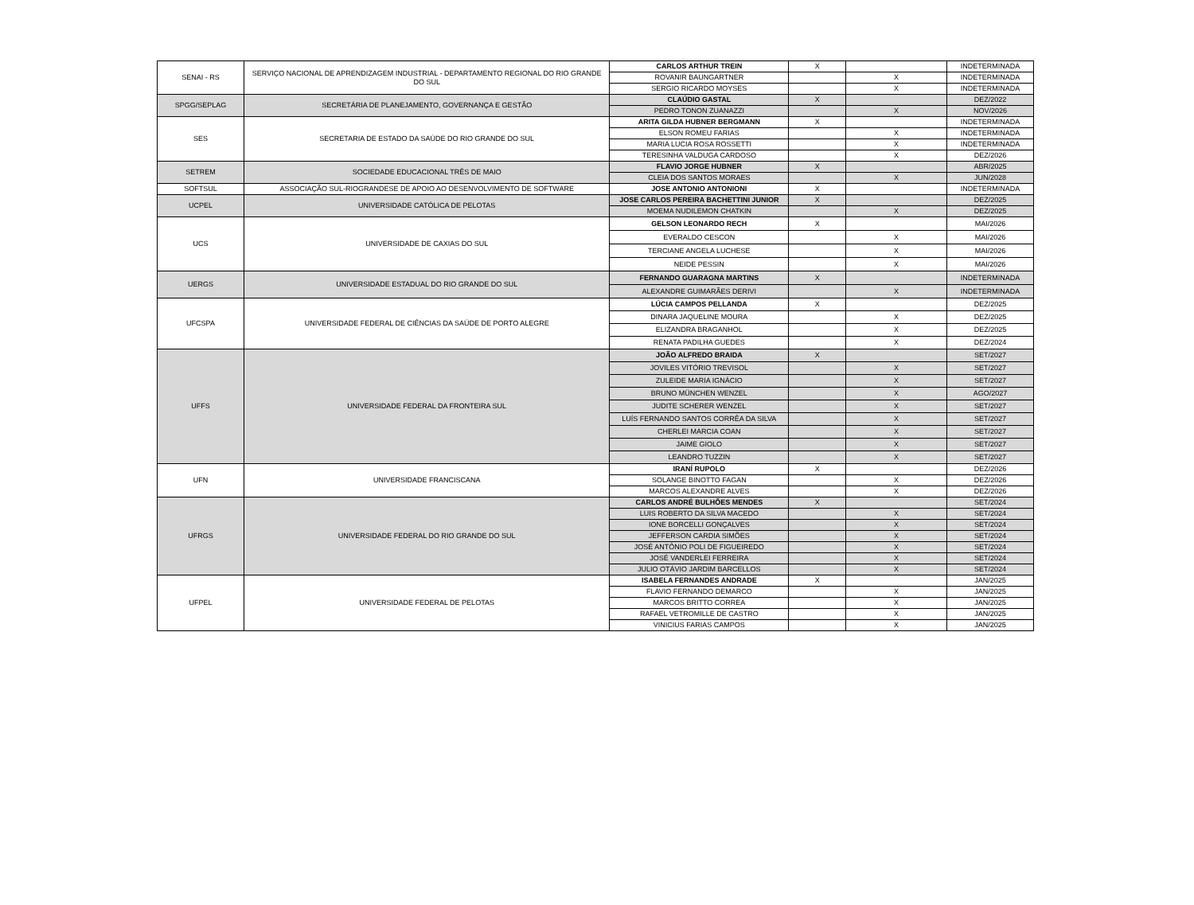| SENAI - RS | SERVIÇO NACIONAL DE APRENDIZAGEM INDUSTRIAL - DEPARTAMENTO REGIONAL DO RIO GRANDE DO SUL | CARLOS ARTHUR TREIN | X | | INDETERMINADA |
| | | ROVANIR BAUNGARTNER | | X | INDETERMINADA |
| | | SERGIO RICARDO MOYSES | | X | INDETERMINADA |
| SPGG/SEPLAG | SECRETÁRIA DE PLANEJAMENTO, GOVERNANÇA E GESTÃO | CLAÚDIO GASTAL | X | | DEZ/2022 |
| | | PEDRO TONON ZUANAZZI | | X | NOV/2026 |
| SES | SECRETARIA DE ESTADO DA SAÚDE DO RIO GRANDE DO SUL | ARITA GILDA HUBNER BERGMANN | X | | INDETERMINADA |
| | | ELSON ROMEU FARIAS | | X | INDETERMINADA |
| | | MARIA LUCIA ROSA ROSSETTI | | X | INDETERMINADA |
| | | TERESINHA VALDUGA CARDOSO | | X | DEZ/2026 |
| SETREM | SOCIEDADE EDUCACIONAL TRÊS DE MAIO | FLAVIO JORGE HUBNER | X | | ABR/2025 |
| | | CLEIA DOS SANTOS MORAES | | X | JUN/2028 |
| SOFTSUL | ASSOCIAÇÃO SUL-RIOGRANDESE DE APOIO AO DESENVOLVIMENTO DE SOFTWARE | JOSE ANTONIO ANTONIONI | X | | INDETERMINADA |
| UCPEL | UNIVERSIDADE CATÓLICA DE PELOTAS | JOSE CARLOS PEREIRA BACHETTINI JUNIOR | X | | DEZ/2025 |
| | | MOEMA NUDILEMON CHATKIN | | X | DEZ/2025 |
| UCS | UNIVERSIDADE DE CAXIAS DO SUL | GELSON LEONARDO RECH | X | | MAI/2026 |
| | | EVERALDO CESCON | | X | MAI/2026 |
| | | TERCIANE ANGELA LUCHESE | | X | MAI/2026 |
| | | NEIDE PESSIN | | X | MAI/2026 |
| UERGS | UNIVERSIDADE ESTADUAL DO RIO GRANDE DO SUL | FERNANDO GUARAGNA MARTINS | X | | INDETERMINADA |
| | | ALEXANDRE GUIMARÃES DERIVI | | X | INDETERMINADA |
| UFCSPA | UNIVERSIDADE FEDERAL DE CIÊNCIAS DA SAÚDE DE PORTO ALEGRE | LÚCIA CAMPOS PELLANDA | X | | DEZ/2025 |
| | | DINARA JAQUELINE MOURA | | X | DEZ/2025 |
| | | ELIZANDRA BRAGANHOL | | X | DEZ/2025 |
| | | RENATA PADILHA GUEDES | | X | DEZ/2024 |
| UFFS | UNIVERSIDADE FEDERAL DA FRONTEIRA SUL | JOÃO ALFREDO BRAIDA | X | | SET/2027 |
| | | JOVILES VITÓRIO TREVISOL | | X | SET/2027 |
| | | ZULEIDE MARIA IGNÁCIO | | X | SET/2027 |
| | | BRUNO MÜNCHEN WENZEL | | X | AGO/2027 |
| | | JUDITE SCHERER WENZEL | | X | SET/2027 |
| | | LUÍS FERNANDO SANTOS CORRÊA DA SILVA | | X | SET/2027 |
| | | CHERLEI MARCIA COAN | | X | SET/2027 |
| | | JAIME GIOLO | | X | SET/2027 |
| | | LEANDRO TUZZIN | | X | SET/2027 |
| UFN | UNIVERSIDADE FRANCISCANA | IRANÍ RUPOLO | X | | DEZ/2026 |
| | | SOLANGE BINOTTO FAGAN | | X | DEZ/2026 |
| | | MARCOS ALEXANDRE ALVES | | X | DEZ/2026 |
| UFRGS | UNIVERSIDADE FEDERAL DO RIO GRANDE DO SUL | CARLOS ANDRÉ BULHÕES MENDES | X | | SET/2024 |
| | | LUIS ROBERTO DA SILVA MACEDO | | X | SET/2024 |
| | | IONE BORCELLI GONÇALVES | | X | SET/2024 |
| | | JEFFERSON CARDIA SIMÕES | | X | SET/2024 |
| | | JOSÉ ANTÔNIO POLI DE FIGUEIREDO | | X | SET/2024 |
| | | JOSÉ VANDERLEI FERREIRA | | X | SET/2024 |
| | | JULIO OTÁVIO JARDIM BARCELLOS | | X | SET/2024 |
| UFPEL | UNIVERSIDADE FEDERAL DE PELOTAS | ISABELA FERNANDES ANDRADE | X | | JAN/2025 |
| | | FLAVIO FERNANDO DEMARCO | | X | JAN/2025 |
| | | MARCOS BRITTO CORREA | | X | JAN/2025 |
| | | RAFAEL VETROMILLE DE CASTRO | | X | JAN/2025 |
| | | VINICIUS FARIAS CAMPOS | | X | JAN/2025 |